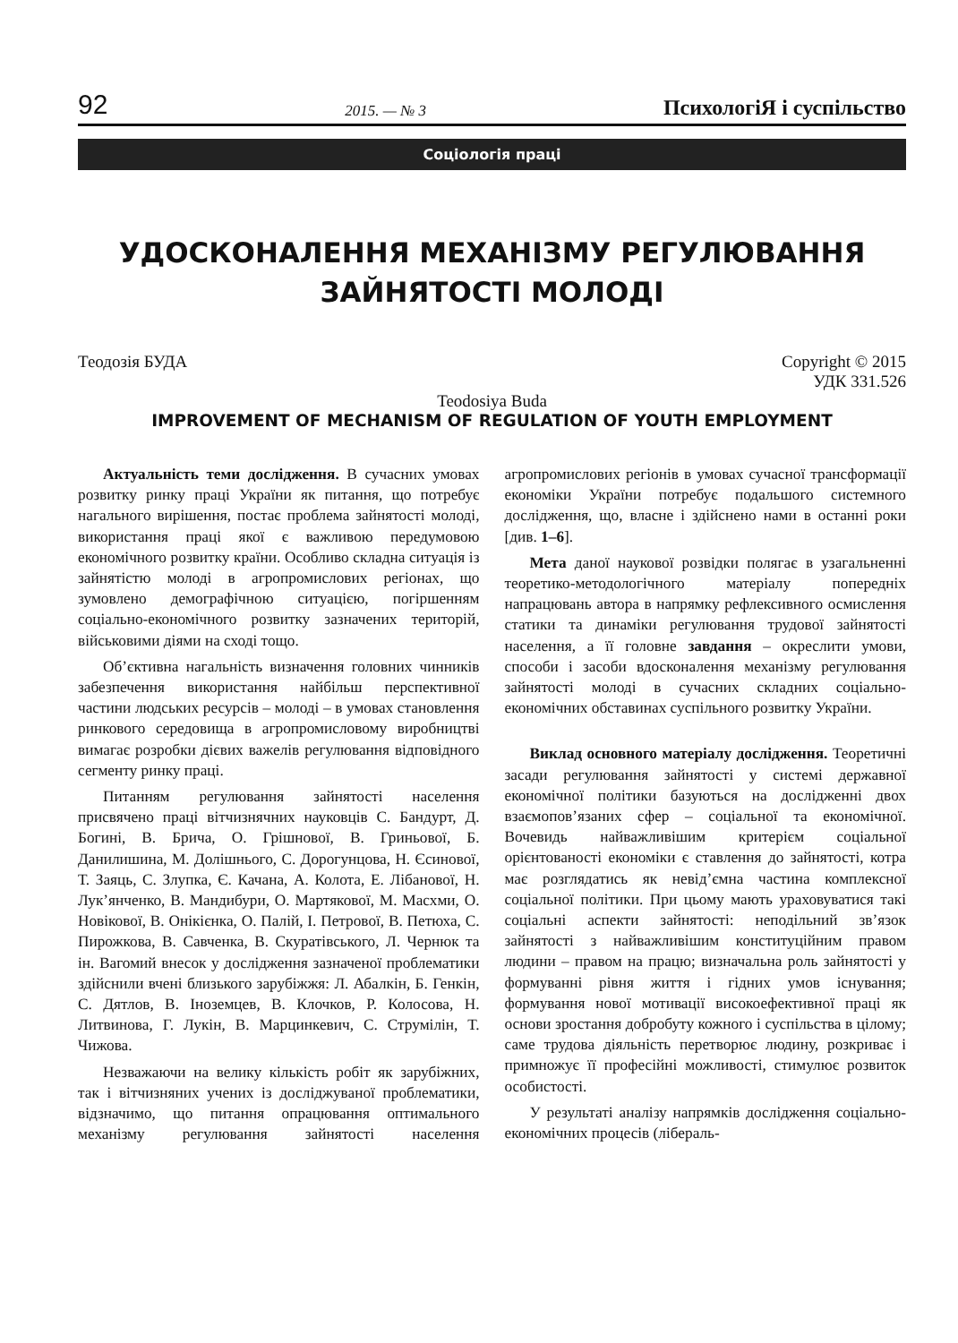92 2015. — № 3 ПсихологіЯ і суспільство
Соціологія праці
УДОСКОНАЛЕННЯ МЕХАНІЗМУ РЕГУЛЮВАННЯ ЗАЙНЯТОСТІ МОЛОДІ
Теодозія БУДА Copyright © 2015
УДК 331.526
Teodosiya Buda
IMPROVEMENT OF MECHANISM OF REGULATION OF YOUTH EMPLOYMENT
Актуальність теми дослідження. В сучасних умовах розвитку ринку праці України як питання, що потребує нагального вирішення, постає проблема зайнятості молоді, використання праці якої є важливою передумовою економічного розвитку країни. Особливо складна ситуація із зайнятістю молоді в агропромислових регіонах, що зумовлено демографічною ситуацією, погіршенням соціально-економічного розвитку зазначених територій, військовими діями на сході тощо.
Об’єктивна нагальність визначення головних чинників забезпечення використання найбільш перспективної частини людських ресурсів – молоді – в умовах становлення ринкового середовища в агропромисловому виробництві вимагає розробки дієвих важелів регулювання відповідного сегменту ринку праці.
Питанням регулювання зайнятості населення присвячено праці вітчизнячних науковців С. Бандурт, Д. Богині, В. Брича, О. Грішнової, В. Гриньової, Б. Данилишина, М. Долішнього, С. Дорогунцова, Н. Єсинової, Т. Заяць, С. Злупка, Є. Качана, А. Колота, Е. Лібанової, Н. Лук’янченко, В. Мандибури, О. Мартякової, М. Масхми, О. Новікової, В. Онікієнка, О. Палій, І. Петрової, В. Петюха, С. Пирожкова, В. Савченка, В. Скуратівського, Л. Чернюк та ін. Вагомий внесок у дослідження зазначеної проблематики здійснили вчені близького зарубіжжя: Л. Абалкін, Б. Генкін, С. Дятлов, В. Іноземцев, В. Клочков, Р. Колосова, Н. Литвинова, Г. Лукін, В. Марцинкевич, С. Струмілін, Т. Чижова.
Незважаючи на велику кількість робіт як зарубіжних, так і вітчизняних учених із досліджуваної проблематики, відзначимо, що питання опрацювання оптимального механізму регулювання зайнятості населення агропромислових регіонів в умовах сучасної трансформації економіки України потребує подальшого системного дослідження, що, власне і здійснено нами в останні роки [див. 1–6].
Мета даної наукової розвідки полягає в узагальненні теоретико-методологічного матеріалу попередніх напрацювань автора в напрямку рефлексивного осмислення статики та динаміки регулювання трудової зайнятості населення, а її головне завдання – окреслити умови, способи і засоби вдосконалення механізму регулювання зайнятості молоді в сучасних складних соціально-економічних обставинах суспільного розвитку України.
Виклад основного матеріалу дослідження. Теоретичні засади регулювання зайнятості у системі державної економічної політики базуються на дослідженні двох взаємопов’язаних сфер – соціальної та економічної. Вочевидь найважливішим критерієм соціальної орієнтованості економіки є ставлення до зайнятості, котра має розглядатись як невід’ємна частина комплексної соціальної політики. При цьому мають ураховуватися такі соціальні аспекти зайнятості: неподільний зв’язок зайнятості з найважливішим конституційним правом людини – правом на працю; визначальна роль зайнятості у формуванні рівня життя і гідних умов існування; формування нової мотивації високоефективної праці як основи зростання добробуту кожного і суспільства в цілому; саме трудова діяльність перетворює людину, розкриває і примножує її професійні можливості, стимулює розвиток особистості.
У результаті аналізу напрямків дослідження соціально-економічних процесів (лібераль-